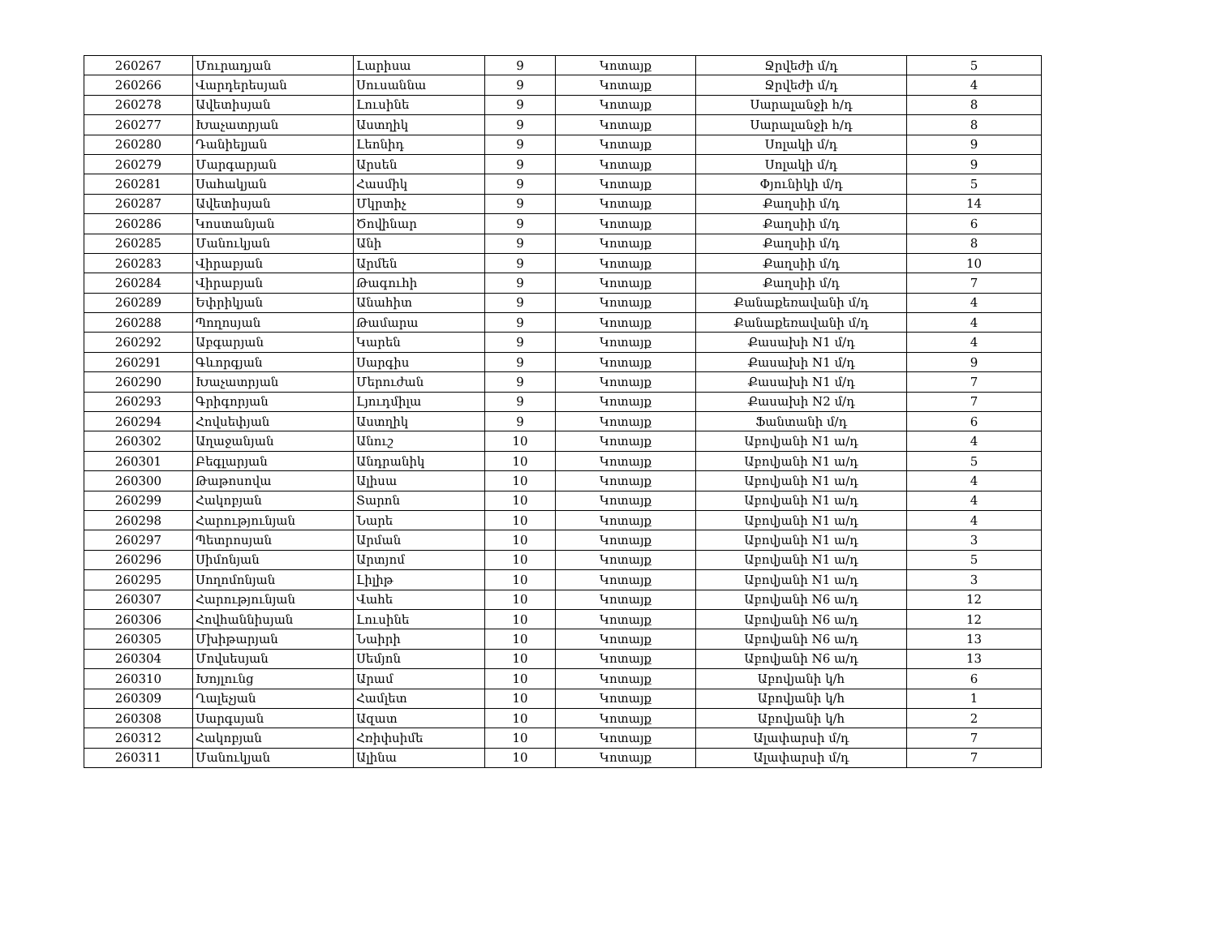| 260267 | Մուրադյան | Լարիսա | 9 | Կոտայք | Ջրվեժի մ/դ | 5 |
| 260266 | Վարդերեսյան | Սուսաննա | 9 | Կոտայք | Ջրվեժի մ/դ | 4 |
| 260278 | Ավետիսյան | Լուսինե | 9 | Կոտայք | Սարալանջի հ/դ | 8 |
| 260277 | Խաչատրյան | Աստղիկ | 9 | Կոտայք | Սարալանջի հ/դ | 8 |
| 260280 | Դանիելյան | Լեոնիդ | 9 | Կոտայք | Սոլակի մ/դ | 9 |
| 260279 | Մարգարյան | Արսեն | 9 | Կոտայք | Սոլակի մ/դ | 9 |
| 260281 | Սահակյան | Հասմիկ | 9 | Կոտայք | Փյունիկի մ/դ | 5 |
| 260287 | Ավետիսյան | Մկրտիչ | 9 | Կոտայք | Քաղսիի մ/դ | 14 |
| 260286 | Կոստանյան | Ծովինար | 9 | Կոտայք | Քաղսիի մ/դ | 6 |
| 260285 | Մանուկյան | Անի | 9 | Կոտայք | Քաղսիի մ/դ | 8 |
| 260283 | Վիրաբյան | Արմեն | 9 | Կոտայք | Քաղսիի մ/դ | 10 |
| 260284 | Վիրաբյան | Թագուհի | 9 | Կոտայք | Քաղսիի մ/դ | 7 |
| 260289 | Եփրիկյան | Անահիտ | 9 | Կոտայք | Քանաքեռավանի մ/դ | 4 |
| 260288 | Պողոսյան | Թամարա | 9 | Կոտայք | Քանաքեռավանի մ/դ | 4 |
| 260292 | Աբգարյան | Կարեն | 9 | Կոտայք | Քասախի N1 մ/դ | 4 |
| 260291 | Գևորգյան | Սարգիս | 9 | Կոտայք | Քասախի N1 մ/դ | 9 |
| 260290 | Խաչատրյան | Մերուժան | 9 | Կոտայք | Քասախի N1 մ/դ | 7 |
| 260293 | Գրիգորյան | Լյուդմիլա | 9 | Կոտայք | Քասախի N2 մ/դ | 7 |
| 260294 | Հովսեփյան | Աստղիկ | 9 | Կոտայք | Ֆանտանի մ/դ | 6 |
| 260302 | Աղաջանյան | Անուշ | 10 | Կոտայք | Աբովյանի N1 ա/դ | 4 |
| 260301 | Բեգլարյան | Անդրանիկ | 10 | Կոտայք | Աբովյանի N1 ա/դ | 5 |
| 260300 | Թաթոսովա | Ալիսա | 10 | Կոտայք | Աբովյանի N1 ա/դ | 4 |
| 260299 | Հակոբյան | Տարոն | 10 | Կոտայք | Աբովյանի N1 ա/դ | 4 |
| 260298 | Հարությունյան | Նարե | 10 | Կոտայք | Աբովյանի N1 ա/դ | 4 |
| 260297 | Պետրոսյան | Արման | 10 | Կոտայք | Աբովյանի N1 ա/դ | 3 |
| 260296 | Սիմոնյան | Արտյոմ | 10 | Կոտայք | Աբովյանի N1 ա/դ | 5 |
| 260295 | Սողոմոնյան | Լիլիթ | 10 | Կոտայք | Աբովյանի N1 ա/դ | 3 |
| 260307 | Հարությունյան | Վահե | 10 | Կոտայք | Աբովյանի N6 ա/դ | 12 |
| 260306 | Հովհաննիսյան | Լուսինե | 10 | Կոտայք | Աբովյանի N6 ա/դ | 12 |
| 260305 | Մխիթարյան | Նաիրի | 10 | Կոտայք | Աբովյանի N6 ա/դ | 13 |
| 260304 | Մովսեսյան | Սեմյոն | 10 | Կոտայք | Աբովյանի N6 ա/դ | 13 |
| 260310 | Խոյլունց | Արամ | 10 | Կոտայք | Աբովյանի կ/հ | 6 |
| 260309 | Ղալեչյան | Համլետ | 10 | Կոտայք | Աբովյանի կ/հ | 1 |
| 260308 | Սարգսյան | Ազատ | 10 | Կոտայք | Աբովյանի կ/հ | 2 |
| 260312 | Հակոբյան | Հռիփսիմե | 10 | Կոտայք | Ալափարսի մ/դ | 7 |
| 260311 | Մանուկյան | Ալինա | 10 | Կոտայք | Ալափարսի մ/դ | 7 |